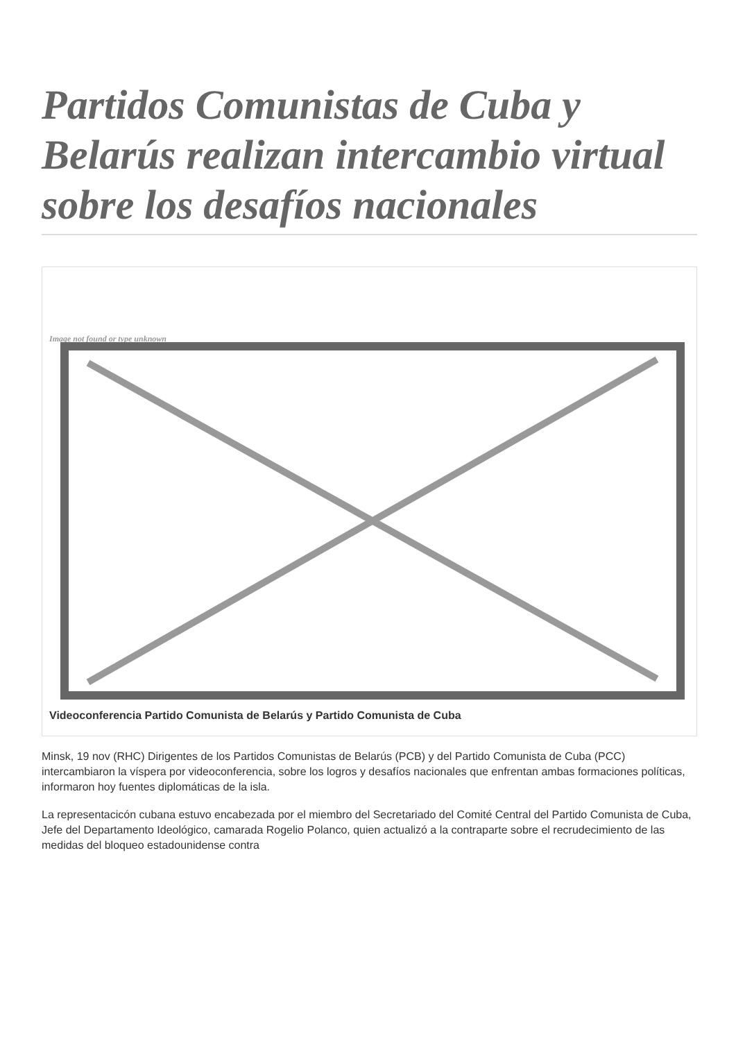Partidos Comunistas de Cuba y Belarús realizan intercambio virtual sobre los desafíos nacionales
Image not found or type unknown
Videoconferencia Partido Comunista de Belarús y Partido Comunista de Cuba
Minsk, 19 nov (RHC) Dirigentes de los Partidos Comunistas de Belarús (PCB) y del Partido Comunista de Cuba (PCC) intercambiaron la víspera por videoconferencia, sobre los logros y desafíos nacionales que enfrentan ambas formaciones políticas, informaron hoy fuentes diplomáticas de la isla.
La representacicón cubana estuvo encabezada por el miembro del Secretariado del Comité Central del Partido Comunista de Cuba, Jefe del Departamento Ideológico, camarada Rogelio Polanco, quien actualizó a la contraparte sobre el recrudecimiento de las medidas del bloqueo estadounidense contra